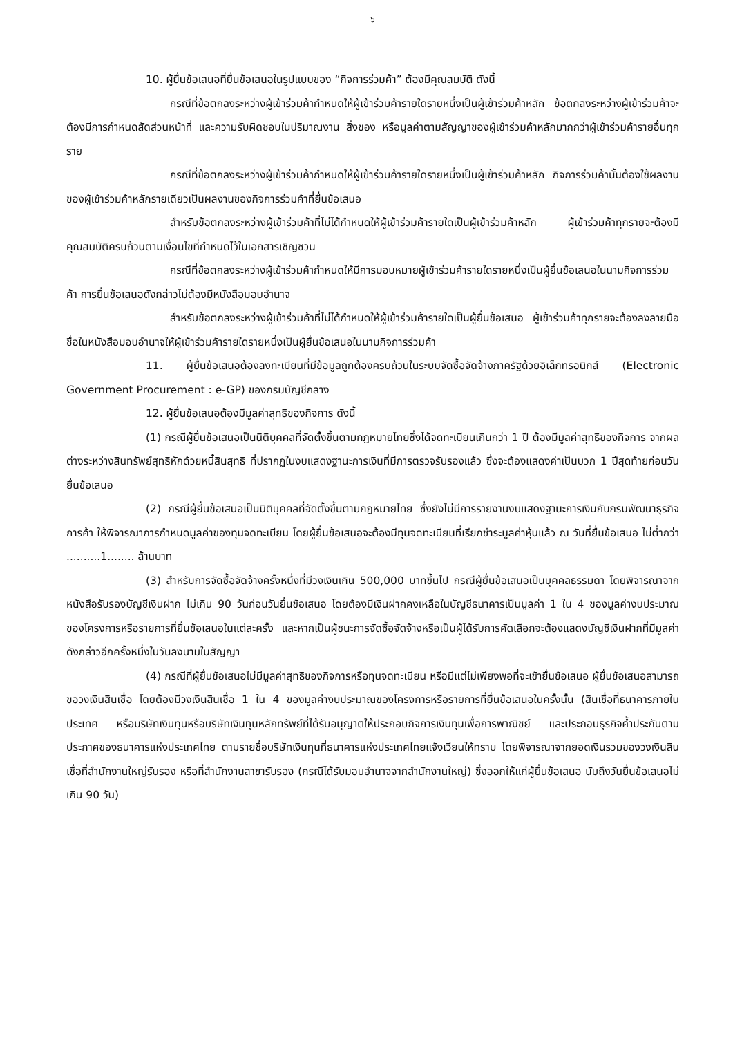๖
10. ผู้ยื่นข้อเสนอที่ยื่นข้อเสนอในรูปแบบของ “กิจการร่วมค้า” ต้องมีคุณสมบัติ ดังนี้
กรณีที่ข้อตกลงระหว่างผู้เข้าร่วมค้ากำหนดให้ผู้เข้าร่วมค้ารายใดรายหนึ่งเป็นผู้เข้าร่วมค้าหลัก ข้อตกลงระหว่างผู้เข้าร่วมค้าจะต้องมีการกำหนดสัดส่วนหน้าที่ และความรับผิดชอบในปริมาณงาน สิ่งของ หรือมูลค่าตามสัญญาของผู้เข้าร่วมค้าหลักมากกว่าผู้เข้าร่วมค้ารายอื่นทุกราย
กรณีที่ข้อตกลงระหว่างผู้เข้าร่วมค้ากำหนดให้ผู้เข้าร่วมค้ารายใดรายหนึ่งเป็นผู้เข้าร่วมค้าหลัก กิจการร่วมค้านั้นต้องใช้ผลงานของผู้เข้าร่วมค้าหลักรายเดียวเป็นผลงานของกิจการร่วมค้าที่ยื่นข้อเสนอ
สำหรับข้อตกลงระหว่างผู้เข้าร่วมค้าที่ไม่ได้กำหนดให้ผู้เข้าร่วมค้ารายใดเป็นผู้เข้าร่วมค้าหลัก ผู้เข้าร่วมค้าทุกรายจะต้องมีคุณสมบัติครบถ้วนตามเงื่อนไขที่กำหนดไว้ในเอกสารเชิญชวน
กรณีที่ข้อตกลงระหว่างผู้เข้าร่วมค้ากำหนดให้มีการมอบหมายผู้เข้าร่วมค้ารายใดรายหนึ่งเป็นผู้ยื่นข้อเสนอในนามกิจการร่วมค้า การยื่นข้อเสนอดังกล่าวไม่ต้องมีหนังสือมอบอำนาจ
สำหรับข้อตกลงระหว่างผู้เข้าร่วมค้าที่ไม่ได้กำหนดให้ผู้เข้าร่วมค้ารายใดเป็นผู้ยื่นข้อเสนอ ผู้เข้าร่วมค้าทุกรายจะต้องลงลายมือชื่อในหนังสือมอบอำนาจให้ผู้เข้าร่วมค้ารายใดรายหนึ่งเป็นผู้ยื่นข้อเสนอในนามกิจการร่วมค้า
11. ผู้ยื่นข้อเสนอต้องลงทะเบียนที่มีข้อมูลถูกต้องครบถ้วนในระบบจัดซื้อจัดจ้างภาครัฐด้วยอิเล็กทรอนิกส์ (Electronic Government Procurement : e-GP) ของกรมบัญชีกลาง
12. ผู้ยื่นข้อเสนอต้องมีมูลค่าสุทธิของกิจการ ดังนี้
(1) กรณีผู้ยื่นข้อเสนอเป็นนิติบุคคลที่จัดตั้งขึ้นตามกฎหมายไทยซึ่งได้จดทะเบียนเกินกว่า 1 ปี ต้องมีมูลค่าสุทธิของกิจการ จากผลต่างระหว่างสินทรัพย์สุทธิหักด้วยหนี้สินสุทธิ ที่ปรากฏในงบแสดงฐานะการเงินที่มีการตรวจรับรองแล้ว ซึ่งจะต้องแสดงค่าเป็นบวก 1 ปีสุดท้ายก่อนวันยื่นข้อเสนอ
(2) กรณีผู้ยื่นข้อเสนอเป็นนิติบุคคลที่จัดตั้งขึ้นตามกฎหมายไทย ซึ่งยังไม่มีการรายงานงบแสดงฐานะการเงินกับกรมพัฒนาธุรกิจการค้า ให้พิจารณาการกำหนดมูลค่าของทุนจดทะเบียน โดยผู้ยื่นข้อเสนอจะต้องมีทุนจดทะเบียนที่เรียกชำระมูลค่าหุ้นแล้ว ณ วันที่ยื่นข้อเสนอ ไม่ต่ำกว่า ..........1........ ล้านบาท
(3) สำหรับการจัดซื้อจัดจ้างครั้งหนึ่งที่มีวงเงินเกิน 500,000 บาทขึ้นไป กรณีผู้ยื่นข้อเสนอเป็นบุคคลธรรมดา โดยพิจารณาจากหนังสือรับรองบัญชีเงินฝาก ไม่เกิน 90 วันก่อนวันยื่นข้อเสนอ โดยต้องมีเงินฝากคงเหลือในบัญชีธนาคารเป็นมูลค่า 1 ใน 4 ของมูลค่างบประมาณของโครงการหรือรายการที่ยื่นข้อเสนอในแต่ละครั้ง และหากเป็นผู้ชนะการจัดซื้อจัดจ้างหรือเป็นผู้ได้รับการคัดเลือกจะต้องแสดงบัญชีเงินฝากที่มีมูลค่าดังกล่าวอีกครั้งหนึ่งในวันลงนามในสัญญา
(4) กรณีที่ผู้ยื่นข้อเสนอไม่มีมูลค่าสุทธิของกิจการหรือทุนจดทะเบียน หรือมีแต่ไม่เพียงพอที่จะเข้ายื่นข้อเสนอ ผู้ยื่นข้อเสนอสามารถขอวงเงินสินเชื่อ โดยต้องมีวงเงินสินเชื่อ 1 ใน 4 ของมูลค่างบประมาณของโครงการหรือรายการที่ยื่นข้อเสนอในครั้งนั้น (สินเชื่อที่ธนาคารภายในประเทศ หรือบริษัทเงินทุนหรือบริษัทเงินทุนหลักทรัพย์ที่ได้รับอนุญาตให้ประกอบกิจการเงินทุนเพื่อการพาณิชย์ และประกอบธุรกิจค้ำประกันตามประกาศของธนาคารแห่งประเทศไทย ตามรายชื่อบริษัทเงินทุนที่ธนาคารแห่งประเทศไทยแจ้งเวียนให้ทราบ โดยพิจารณาจากยอดเงินรวมของวงเงินสินเชื่อที่สำนักงานใหญ่รับรอง หรือที่สำนักงานสาขารับรอง (กรณีได้รับมอบอำนาจจากสำนักงานใหญ่) ซึ่งออกให้แก่ผู้ยื่นข้อเสนอ นับถึงวันยื่นข้อเสนอไม่เกิน 90 วัน)